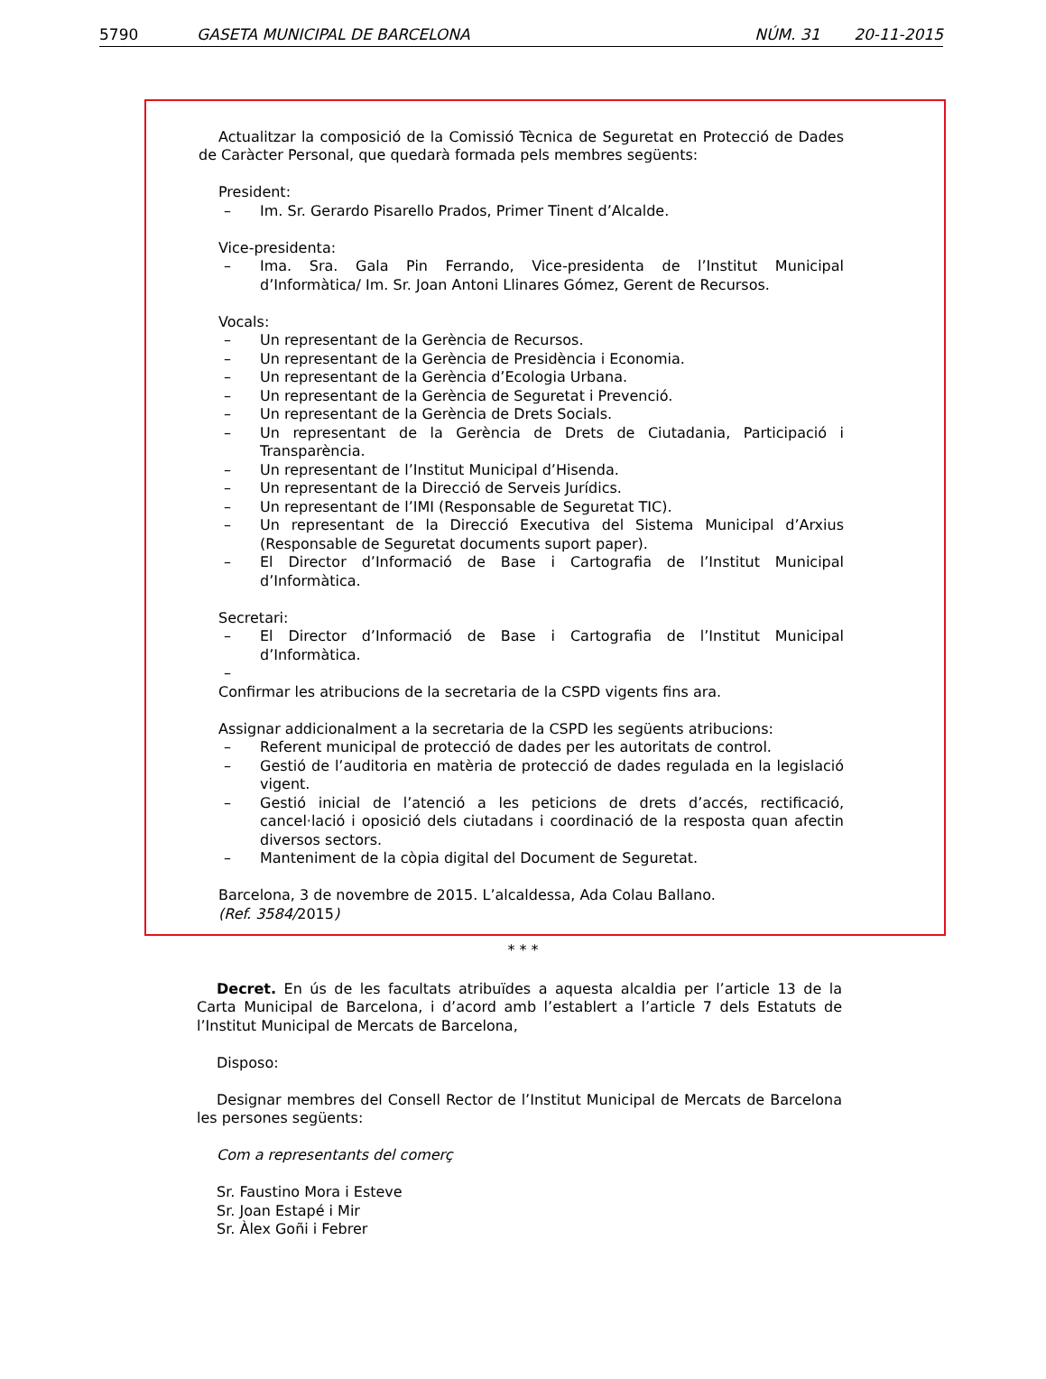5790 GASETA MUNICIPAL DE BARCELONA NÚM. 31 20-11-2015
Actualitzar la composició de la Comissió Tècnica de Seguretat en Protecció de Dades de Caràcter Personal, que quedarà formada pels membres següents:
President:
– Im. Sr. Gerardo Pisarello Prados, Primer Tinent d’Alcalde.
Vice-presidenta:
– Ima. Sra. Gala Pin Ferrando, Vice-presidenta de l’Institut Municipal d’Informàtica/ Im. Sr. Joan Antoni Llinares Gómez, Gerent de Recursos.
Vocals:
– Un representant de la Gerència de Recursos.
– Un representant de la Gerència de Presidència i Economia.
– Un representant de la Gerència d’Ecologia Urbana.
– Un representant de la Gerència de Seguretat i Prevenció.
– Un representant de la Gerència de Drets Socials.
– Un representant de la Gerència de Drets de Ciutadania, Participació i Transparència.
– Un representant de l’Institut Municipal d’Hisenda.
– Un representant de la Direcció de Serveis Jurídics.
– Un representant de l’IMI (Responsable de Seguretat TIC).
– Un representant de la Direcció Executiva del Sistema Municipal d’Arxius (Responsable de Seguretat documents suport paper).
– El Director d’Informació de Base i Cartografia de l’Institut Municipal d’Informàtica.
Secretari:
– El Director d’Informació de Base i Cartografia de l’Institut Municipal d’Informàtica.
–
Confirmar les atribucions de la secretaria de la CSPD vigents fins ara.
Assignar addicionalment a la secretaria de la CSPD les següents atribucions:
– Referent municipal de protecció de dades per les autoritats de control.
– Gestió de l’auditoria en matèria de protecció de dades regulada en la legislació vigent.
– Gestió inicial de l’atenció a les peticions de drets d’accés, rectificació, cancel·lació i oposició dels ciutadans i coordinació de la resposta quan afectin diversos sectors.
– Manteniment de la còpia digital del Document de Seguretat.
Barcelona, 3 de novembre de 2015. L’alcaldessa, Ada Colau Ballano.
(Ref. 3584/2015)
* * *
Decret. En ús de les facultats atribuïdes a aquesta alcaldia per l’article 13 de la Carta Municipal de Barcelona, i d’acord amb l’establert a l’article 7 dels Estatuts de l’Institut Municipal de Mercats de Barcelona,
Disposo:
Designar membres del Consell Rector de l’Institut Municipal de Mercats de Barcelona les persones següents:
Com a representants del comerç
Sr. Faustino Mora i Esteve
Sr. Joan Estapé i Mir
Sr. Àlex Goñi i Febrer